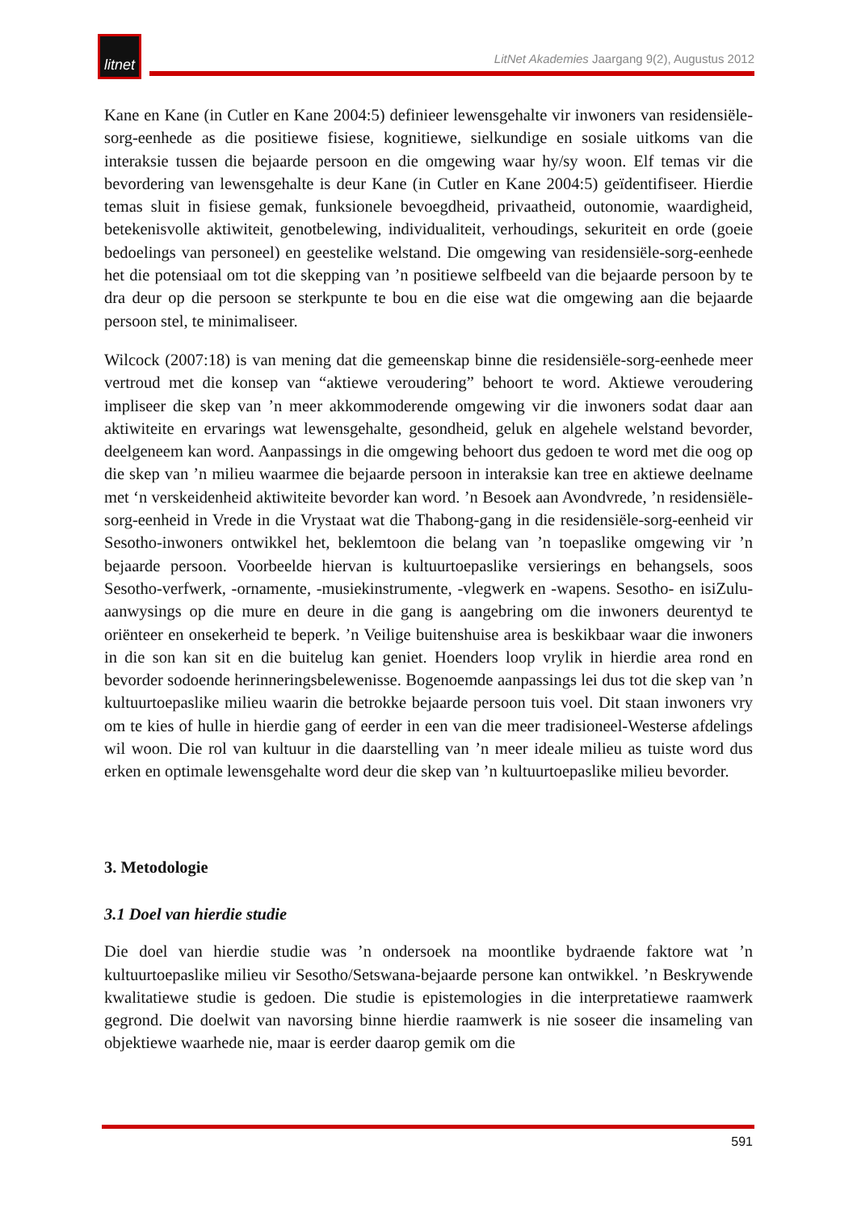litnet
LitNet Akademies Jaargang 9(2), Augustus 2012
Kane en Kane (in Cutler en Kane 2004:5) definieer lewensgehalte vir inwoners van residensiële-sorg-eenhede as die positiewe fisiese, kognitiewe, sielkundige en sosiale uitkoms van die interaksie tussen die bejaarde persoon en die omgewing waar hy/sy woon. Elf temas vir die bevordering van lewensgehalte is deur Kane (in Cutler en Kane 2004:5) geïdentifiseer. Hierdie temas sluit in fisiese gemak, funksionele bevoegdheid, privaatheid, outonomie, waardigheid, betekenisvolle aktiwiteit, genotbelewing, individualiteit, verhoudings, sekuriteit en orde (goeie bedoelings van personeel) en geestelike welstand. Die omgewing van residensiële-sorg-eenhede het die potensiaal om tot die skepping van ’n positiewe selfbeeld van die bejaarde persoon by te dra deur op die persoon se sterkpunte te bou en die eise wat die omgewing aan die bejaarde persoon stel, te minimaliseer.
Wilcock (2007:18) is van mening dat die gemeenskap binne die residensiële-sorg-eenhede meer vertroud met die konsep van “aktiewe veroudering” behoort te word. Aktiewe veroudering impliseer die skep van ’n meer akkommoderende omgewing vir die inwoners sodat daar aan aktiwiteite en ervarings wat lewensgehalte, gesondheid, geluk en algehele welstand bevorder, deelgeneem kan word. Aanpassings in die omgewing behoort dus gedoen te word met die oog op die skep van ’n milieu waarmee die bejaarde persoon in interaksie kan tree en aktiewe deelname met ‘n verskeidenheid aktiwiteite bevorder kan word. ’n Besoek aan Avondvrede, ’n residensiële-sorg-eenheid in Vrede in die Vrystaat wat die Thabong-gang in die residensiële-sorg-eenheid vir Sesotho-inwoners ontwikkel het, beklemtoon die belang van ’n toepaslike omgewing vir ’n bejaarde persoon. Voorbeelde hiervan is kultuurtoepaslike versierings en behangsels, soos Sesotho-verfwerk, -ornamente, -musiekinstrumente, -vlegwerk en -wapens. Sesotho- en isiZulu- aanwysings op die mure en deure in die gang is aangebring om die inwoners deurentyd te oriënteer en onsekerheid te beperk. ’n Veilige buitenshuise area is beskikbaar waar die inwoners in die son kan sit en die buitelug kan geniet. Hoenders loop vrylik in hierdie area rond en bevorder sodoende herinneringsbelewenisse. Bogenoemde aanpassings lei dus tot die skep van ’n kultuurtoepaslike milieu waarin die betrokke bejaarde persoon tuis voel. Dit staan inwoners vry om te kies of hulle in hierdie gang of eerder in een van die meer tradisioneel-Westerse afdelings wil woon. Die rol van kultuur in die daarstelling van ’n meer ideale milieu as tuiste word dus erken en optimale lewensgehalte word deur die skep van ’n kultuurtoepaslike milieu bevorder.
3. Metodologie
3.1 Doel van hierdie studie
Die doel van hierdie studie was ’n ondersoek na moontlike bydraende faktore wat ’n kultuurtoepaslike milieu vir Sesotho/Setswana-bejaarde persone kan ontwikkel. ’n Beskrywende kwalitatiewe studie is gedoen. Die studie is epistemologies in die interpretatiewe raamwerk gegrond. Die doelwit van navorsing binne hierdie raamwerk is nie soseer die insameling van objektiewe waarhede nie, maar is eerder daarop gemik om die
591